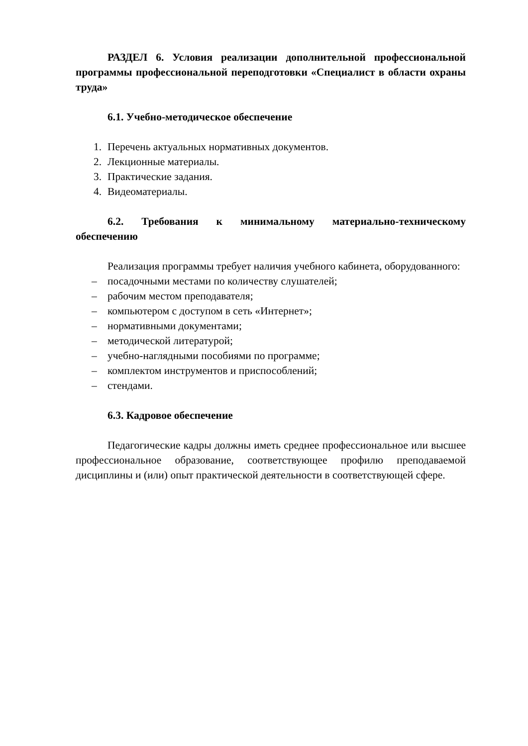РАЗДЕЛ 6. Условия реализации дополнительной профессиональной программы профессиональной переподготовки «Специалист в области охраны труда»
6.1. Учебно-методическое обеспечение
1. Перечень актуальных нормативных документов.
2. Лекционные материалы.
3. Практические задания.
4. Видеоматериалы.
6.2. Требования к минимальному материально-техническому обеспечению
Реализация программы требует наличия учебного кабинета, оборудованного:
– посадочными местами по количеству слушателей;
– рабочим местом преподавателя;
– компьютером с доступом в сеть «Интернет»;
– нормативными документами;
– методической литературой;
– учебно-наглядными пособиями по программе;
– комплектом инструментов и приспособлений;
– стендами.
6.3. Кадровое обеспечение
Педагогические кадры должны иметь среднее профессиональное или высшее профессиональное образование, соответствующее профилю преподаваемой дисциплины и (или) опыт практической деятельности в соответствующей сфере.